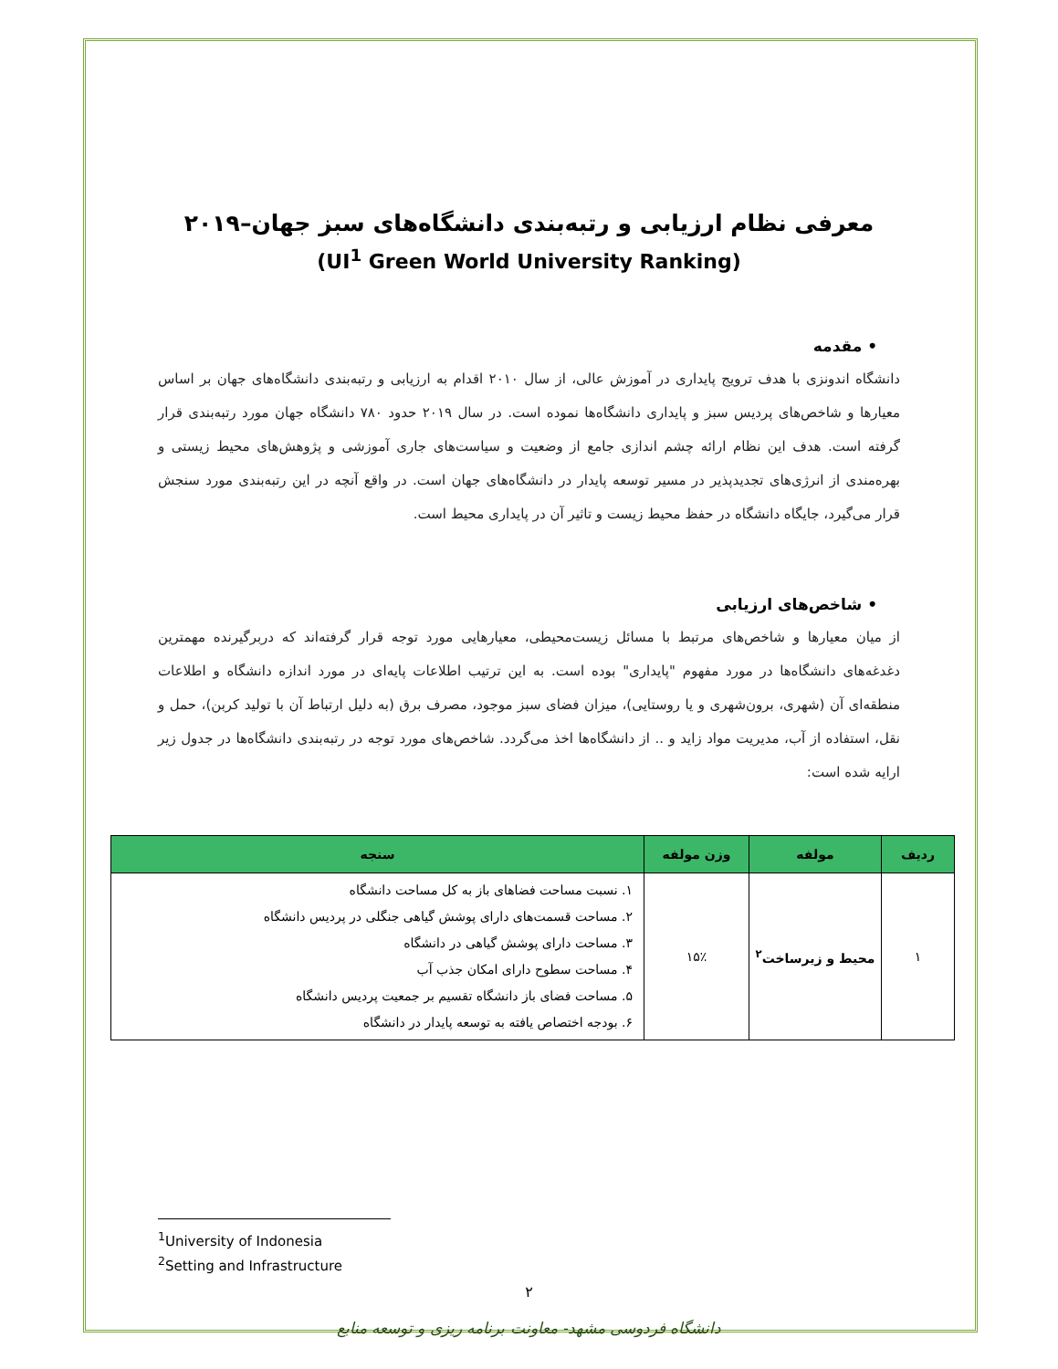معرفی نظام ارزیابی و رتبه‌بندی دانشگاه‌های سبز جهان–۲۰۱۹
(UI<sup>1</sup> Green World University Ranking)
• مقدمه
دانشگاه اندونزی با هدف ترویج پایداری در آموزش عالی، از سال ۲۰۱۰ اقدام به ارزیابی و رتبه‌بندی دانشگاه‌های جهان بر اساس معیارها و شاخص‌های پردیس سبز و پایداری دانشگاه‌ها نموده است. در سال ۲۰۱۹ حدود ۷۸۰ دانشگاه جهان مورد رتبه‌بندی قرار گرفته است. هدف این نظام ارائه چشم اندازی جامع از وضعیت و سیاست‌های جاری آموزشی و پژوهش‌های محیط زیستی و بهره‌مندی از انرژی‌های تجدیدپذیر در مسیر توسعه پایدار در دانشگاه‌های جهان است. در واقع آنچه در این رتبه‌بندی مورد سنجش قرار می‌گیرد، جایگاه دانشگاه در حفظ محیط زیست و تاثیر آن در پایداری محیط است.
• شاخص‌های ارزیابی
از میان معیارها و شاخص‌های مرتبط با مسائل زیست‌محیطی، معیارهایی مورد توجه قرار گرفته‌اند که دربرگیرنده مهمترین دغدغه‌های دانشگاه‌ها در مورد مفهوم "پایداری" بوده است. به این ترتیب اطلاعات پایه‌ای در مورد اندازه دانشگاه و اطلاعات منطقه‌ای آن (شهری، برون‌شهری و یا روستایی)، میزان فضای سبز موجود، مصرف برق (به دلیل ارتباط آن با تولید کربن)، حمل و نقل، استفاده از آب، مدیریت مواد زاید و .. از دانشگاه‌ها اخذ می‌گردد. شاخص‌های مورد توجه در رتبه‌بندی دانشگاه‌ها در جدول زیر ارایه شده است:
| ردیف | مولفه | وزن مولفه | سنجه |
| --- | --- | --- | --- |
| ۱ | محیط و زیرساخت<sup>۲</sup> | ۱۵٪ | ۱. نسبت مساحت فضاهای باز به کل مساحت دانشگاه ۲. مساحت قسمت‌های دارای پوشش گیاهی جنگلی در پردیس دانشگاه ۳. مساحت دارای پوشش گیاهی در دانشگاه ۴. مساحت سطوح دارای امکان جذب آب ۵. مساحت فضای باز دانشگاه تقسیم بر جمعیت پردیس دانشگاه ۶. بودجه اختصاص یافته به توسعه پایدار در دانشگاه |
<sup>1</sup> University of Indonesia
<sup>2</sup> Setting and Infrastructure
۲
دانشگاه فردوسی مشهد- معاونت برنامه ریزی و توسعه منابع